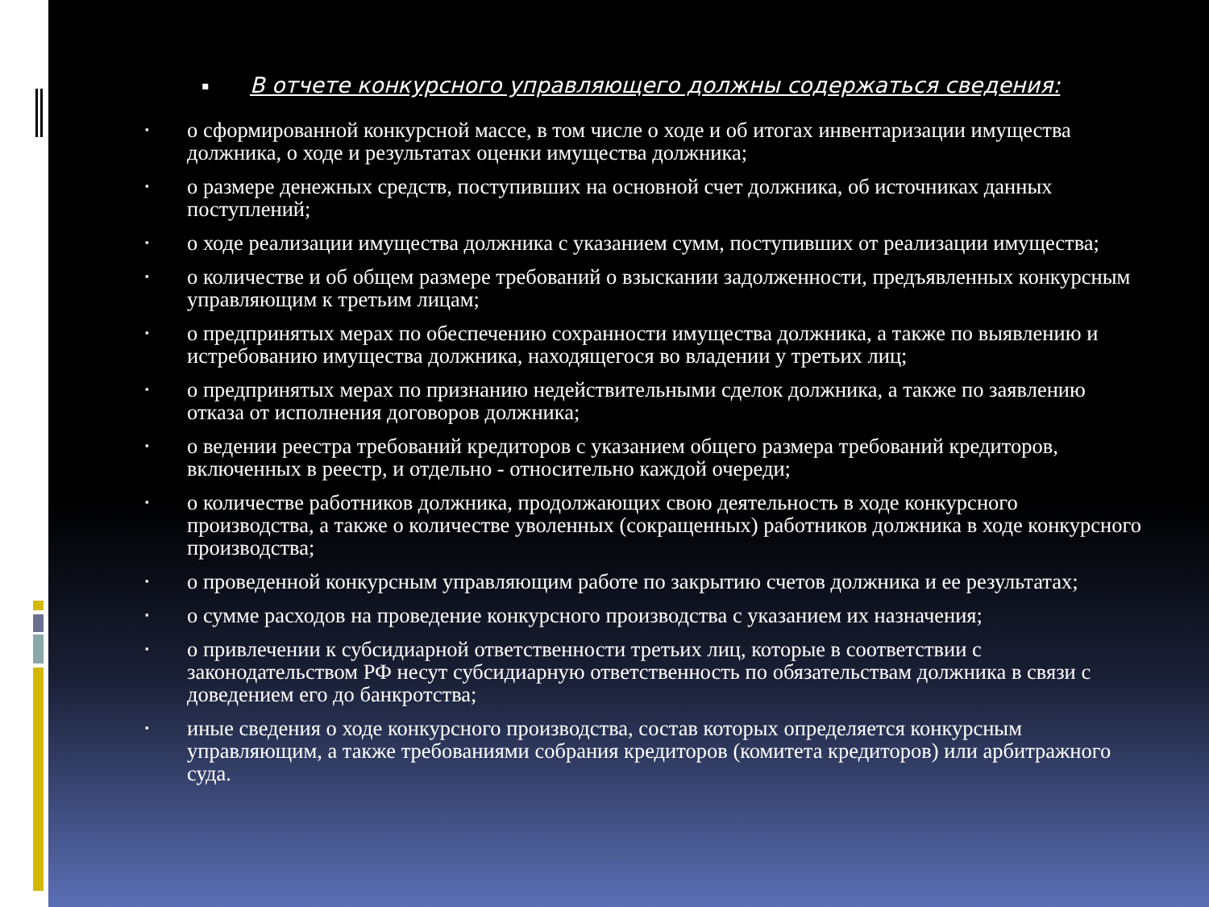▪ В отчете конкурсного управляющего должны содержаться сведения:
▪ о сформированной конкурсной массе, в том числе о ходе и об итогах инвентаризации имущества должника, о ходе и результатах оценки имущества должника;
▪ о размере денежных средств, поступивших на основной счет должника, об источниках данных поступлений;
▪ о ходе реализации имущества должника с указанием сумм, поступивших от реализации имущества;
▪ о количестве и об общем размере требований о взыскании задолженности, предъявленных конкурсным управляющим к третьим лицам;
▪ о предпринятых мерах по обеспечению сохранности имущества должника, а также по выявлению и истребованию имущества должника, находящегося во владении у третьих лиц;
▪ о предпринятых мерах по признанию недействительными сделок должника, а также по заявлению отказа от исполнения договоров должника;
▪ о ведении реестра требований кредиторов с указанием общего размера требований кредиторов, включенных в реестр, и отдельно - относительно каждой очереди;
▪ о количестве работников должника, продолжающих свою деятельность в ходе конкурсного производства, а также о количестве уволенных (сокращенных) работников должника в ходе конкурсного производства;
▪ о проведенной конкурсным управляющим работе по закрытию счетов должника и ее результатах;
▪ о сумме расходов на проведение конкурсного производства с указанием их назначения;
▪ о привлечении к субсидиарной ответственности третьих лиц, которые в соответствии с законодательством РФ несут субсидиарную ответственность по обязательствам должника в связи с доведением его до банкротства;
▪ иные сведения о ходе конкурсного производства, состав которых определяется конкурсным управляющим, а также требованиями собрания кредиторов (комитета кредиторов) или арбитражного суда.